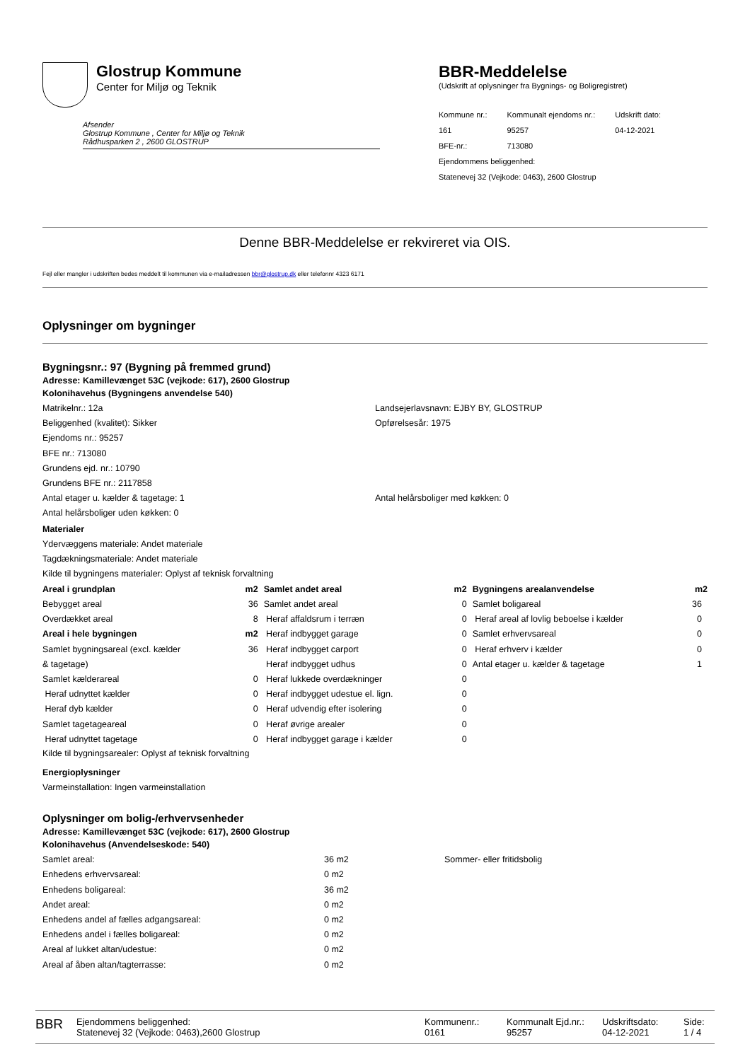Glostrup Kommune
Center for Miljø og Teknik
Afsender
Glostrup Kommune , Center for Miljø og Teknik
Rådhusparken 2 , 2600 GLOSTRUP
BBR-Meddelelse
(Udskrift af oplysninger fra Bygnings- og Boligregistret)
| Kommune nr.: | Kommunalt ejendoms nr.: | Udskrift dato: |
| 161 | 95257 | 04-12-2021 |
| BFE-nr.: | 713080 | |
| Ejendommens beliggenhed: | | |
| Statenevej 32 (Vejkode: 0463), 2600 Glostrup | | |
Denne BBR-Meddelelse er rekvireret via OIS.
Fejl eller mangler i udskriften bedes meddelt til kommunen via e-mailadressen bbr@glostrup.dk eller telefonnr 4323 6171
Oplysninger om bygninger
Bygningsnr.: 97 (Bygning på fremmed grund)
Adresse: Kamillevænget 53C (vejkode: 617), 2600 Glostrup
Kolonihavehus (Bygningens anvendelse 540)
Matrikelnr.: 12a Landsejerlavsnavn: EJBY BY, GLOSTRUP
Beliggenhed (kvalitet): Sikker Opførelsesår: 1975
Ejendoms nr.: 95257
BFE nr.: 713080
Grundens ejd. nr.: 10790
Grundens BFE nr.: 2117858
Antal etager u. kælder & tagetage: 1 Antal helårsboliger med køkken: 0
Antal helårsboliger uden køkken: 0
Materialer
Ydervæggens materiale: Andet materiale
Tagdækningsmateriale: Andet materiale
Kilde til bygningens materialer: Oplyst af teknisk forvaltning
| Areal i grundplan | m2 | Samlet andet areal | m2 | Bygningens arealanvendelse | m2 |
| --- | --- | --- | --- | --- | --- |
| Bebygget areal | 36 | Samlet andet areal | 0 | Samlet boligareal | 36 |
| Overdækket areal | 8 | Heraf affaldsrum i terræn | 0 | Heraf areal af lovlig beboelse i kælder | 0 |
| Areal i hele bygningen | m2 | Heraf indbygget garage | 0 | Samlet erhvervsareal | 0 |
| Samlet bygningsareal (excl. kælder | 36 | Heraf indbygget carport | 0 | Heraf erhverv i kælder | 0 |
| & tagetage) | | Heraf indbygget udhus | 0 | Antal etager u. kælder & tagetage | 1 |
| Samlet kælderareal | 0 | Heraf lukkede overdækninger | 0 | | |
| Heraf udnyttet kælder | 0 | Heraf indbygget udestue el. lign. | 0 | | |
| Heraf dyb kælder | 0 | Heraf udvendig efter isolering | 0 | | |
| Samlet tagetageareal | 0 | Heraf øvrige arealer | 0 | | |
| Heraf udnyttet tagetage | 0 | Heraf indbygget garage i kælder | 0 | | |
Kilde til bygningsarealer: Oplyst af teknisk forvaltning
Energioplysninger
Varmeinstallation: Ingen varmeinstallation
Oplysninger om bolig-/erhvervsenheder
Adresse: Kamillevænget 53C (vejkode: 617), 2600 Glostrup
Kolonihavehus (Anvendelseskode: 540)
| Samlet areal: | 36 m2 | Sommer- eller fritidsbolig |
| Enhedens erhvervsareal: | 0 m2 | |
| Enhedens boligareal: | 36 m2 | |
| Andet areal: | 0 m2 | |
| Enhedens andel af fælles adgangsareal: | 0 m2 | |
| Enhedens andel i fælles boligareal: | 0 m2 | |
| Areal af lukket altan/udestue: | 0 m2 | |
| Areal af åben altan/tagterrasse: | 0 m2 | |
BBR
Ejendommens beliggenhed:
Statenevej 32 (Vejkode: 0463),2600 Glostrup
Kommunenr.:
0161
Kommunalt Ejd.nr.:
95257
Udskriftsdato:
04-12-2021
Side:
1 / 4